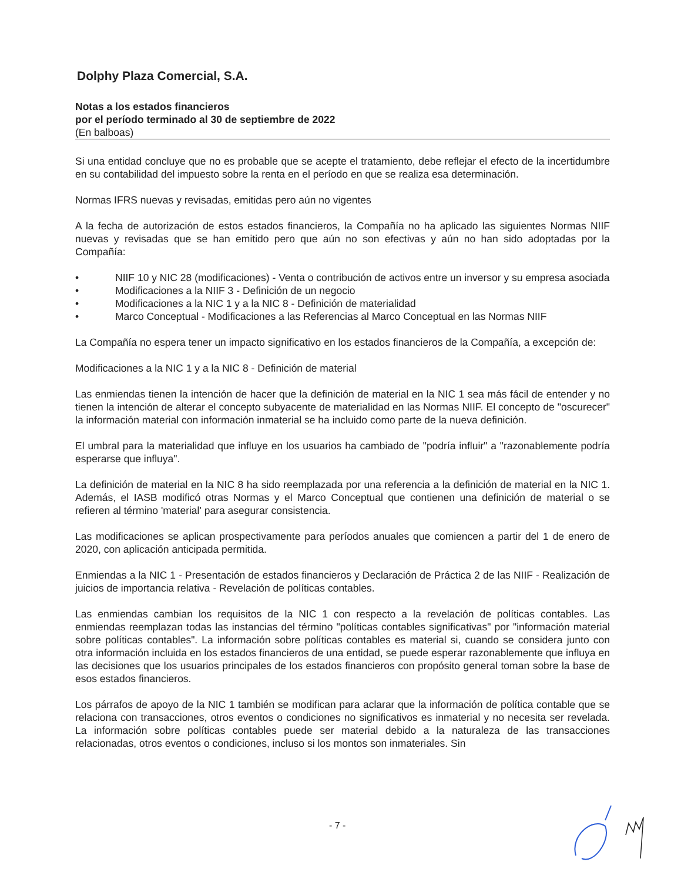Dolphy Plaza Comercial, S.A.
Notas a los estados financieros
por el período terminado al 30 de septiembre de 2022
(En balboas)
Si una entidad concluye que no es probable que se acepte el tratamiento, debe reflejar el efecto de la incertidumbre en su contabilidad del impuesto sobre la renta en el período en que se realiza esa determinación.
Normas IFRS nuevas y revisadas, emitidas pero aún no vigentes
A la fecha de autorización de estos estados financieros, la Compañía no ha aplicado las siguientes Normas NIIF nuevas y revisadas que se han emitido pero que aún no son efectivas y aún no han sido adoptadas por la Compañía:
• NIIF 10 y NIC 28 (modificaciones) - Venta o contribución de activos entre un inversor y su empresa asociada
• Modificaciones a la NIIF 3 - Definición de un negocio
• Modificaciones a la NIC 1 y a la NIC 8 - Definición de materialidad
• Marco Conceptual - Modificaciones a las Referencias al Marco Conceptual en las Normas NIIF
La Compañía no espera tener un impacto significativo en los estados financieros de la Compañía, a excepción de:
Modificaciones a la NIC 1 y a la NIC 8 - Definición de material
Las enmiendas tienen la intención de hacer que la definición de material en la NIC 1 sea más fácil de entender y no tienen la intención de alterar el concepto subyacente de materialidad en las Normas NIIF. El concepto de "oscurecer" la información material con información inmaterial se ha incluido como parte de la nueva definición.
El umbral para la materialidad que influye en los usuarios ha cambiado de "podría influir" a "razonablemente podría esperarse que influya".
La definición de material en la NIC 8 ha sido reemplazada por una referencia a la definición de material en la NIC 1. Además, el IASB modificó otras Normas y el Marco Conceptual que contienen una definición de material o se refieren al término 'material' para asegurar consistencia.
Las modificaciones se aplican prospectivamente para períodos anuales que comiencen a partir del 1 de enero de 2020, con aplicación anticipada permitida.
Enmiendas a la NIC 1 - Presentación de estados financieros y Declaración de Práctica 2 de las NIIF - Realización de juicios de importancia relativa - Revelación de políticas contables.
Las enmiendas cambian los requisitos de la NIC 1 con respecto a la revelación de políticas contables. Las enmiendas reemplazan todas las instancias del término "políticas contables significativas" por "información material sobre políticas contables". La información sobre políticas contables es material si, cuando se considera junto con otra información incluida en los estados financieros de una entidad, se puede esperar razonablemente que influya en las decisiones que los usuarios principales de los estados financieros con propósito general toman sobre la base de esos estados financieros.
Los párrafos de apoyo de la NIC 1 también se modifican para aclarar que la información de política contable que se relaciona con transacciones, otros eventos o condiciones no significativos es inmaterial y no necesita ser revelada. La información sobre políticas contables puede ser material debido a la naturaleza de las transacciones relacionadas, otros eventos o condiciones, incluso si los montos son inmateriales. Sin
- 7 -